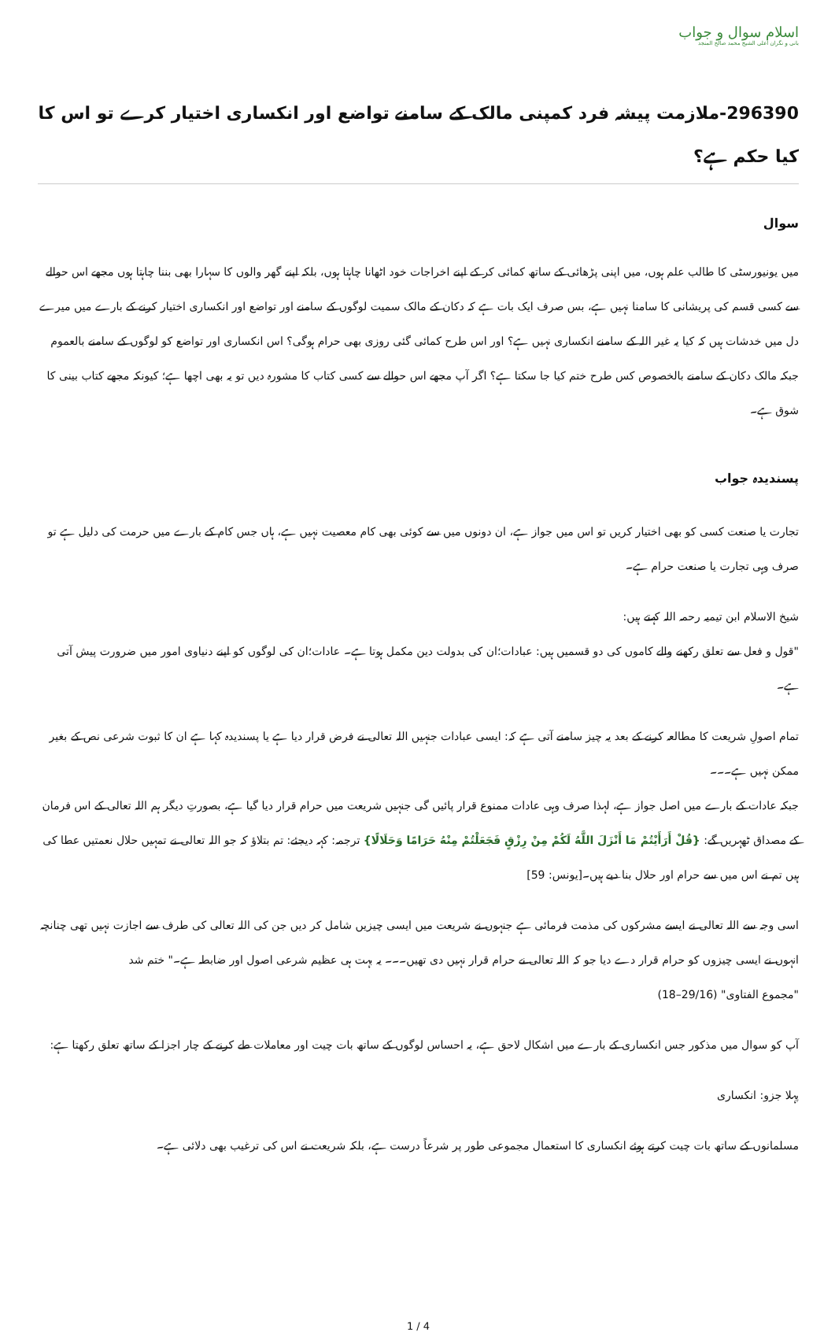اسلام سوال و جواب
بانی و نگران اعلی الشیخ محمد صالح المنجد
296390-ملازمت پیشہ فرد کمپنی مالک کے سامنے تواضع اور انکساری اختیار کرے تو اس کا کیا حکم ہے؟
سوال
میں یونیورسٹی کا طالب علم ہوں، میں اپنی پڑھائی کے ساتھ کمائی کر کے اپنے اخراجات خود اٹھانا چاہتا ہوں، بلکہ اپنے گھر والوں کا سہارا بھی بننا چاہتا ہوں مجھے اس حوالے سے کسی قسم کی پریشانی کا سامنا نہیں ہے، بس صرف ایک بات ہے کہ دکان کے مالک سمیت لوگوں کے سامنے اور تواضع اور انکساری اختیار کرنے کے بارے میں میرے دل میں خدشات ہیں کہ کیا یہ غیر اللہ کے سامنے انکساری نہیں ہے؟ اور اس طرح کمائی گئی روزی بھی حرام ہوگی؟ اس انکساری اور تواضع کو لوگوں کے سامنے بالعموم جبکہ مالک دکان کے سامنے بالخصوص کس طرح ختم کیا جا سکتا ہے؟ اگر آپ مجھے اس حوالے سے کسی کتاب کا مشورہ دیں تو یہ بھی اچھا ہے؛ کیونکہ مجھے کتاب بینی کا شوق ہے۔
پسندیدہ جواب
تجارت یا صنعت کسی کو بھی اختیار کریں تو اس میں جواز ہے، ان دونوں میں سے کوئی بھی کام معصیت نہیں ہے، ہاں جس کام کے بارے میں حرمت کی دلیل ہے تو صرف وہی تجارت یا صنعت حرام ہے۔
شیخ الاسلام ابن تیمیہ رحمہ اللہ کہتے ہیں:
"قول و فعل سے تعلق رکھنے والے کاموں کی دو قسمیں ہیں: عبادات؛ان کی بدولت دین مکمل ہوتا ہے۔ عادات؛ان کی لوگوں کو اپنے دنیاوی امور میں ضرورت پیش آتی ہے۔
تمام اصولِ شریعت کا مطالعہ کرنے کے بعد یہ چیز سامنے آتی ہے کہ: ایسی عبادات جنہیں اللہ تعالی نے فرض قرار دیا ہے یا پسندیدہ کہا ہے ان کا ثبوت شرعی نص کے بغیر ممکن نہیں ہے۔۔۔
جبکہ عادات کے بارے میں اصل جواز ہے، لہذا صرف وہی عادات ممنوع قرار پائیں گی جنہیں شریعت میں حرام قرار دیا گیا ہے، بصورتِ دیگر ہم اللہ تعالی کے اس فرمان کے مصداق ٹھہریں گے: {قُلْ أَرَأَيْتُمْ مَا أَنْزَلَ اللَّهُ لَكُمْ مِنْ رِزْقٍ فَجَعَلْتُمْ مِنْهُ حَرَامًا وَحَلَالًا} ترجمہ: کہہ دیجئے: تم بتلاؤ کہ جو اللہ تعالی نے تمہیں حلال نعمتیں عطا کی ہیں تم نے اس میں سے حرام اور حلال بنا دیے ہیں۔[یونس: 59]
اسی وجہ سے اللہ تعالی نے ایسے مشرکوں کی مذمت فرمائی ہے جنہوں نے شریعت میں ایسی چیزیں شامل کر دیں جن کی اللہ تعالی کی طرف سے اجازت نہیں تھی چنانچہ انہوں نے ایسی چیزوں کو حرام قرار دے دیا جو کہ اللہ تعالی نے حرام قرار نہیں دی تھیں۔۔۔ یہ بہت ہی عظیم شرعی اصول اور ضابطہ ہے۔" ختم شد
"مجموع الفتاوی" (29/16–18)
آپ کو سوال میں مذکور جس انکساری کے بارے میں اشکال لاحق ہے، یہ احساس لوگوں کے ساتھ بات چیت اور معاملات طے کرنے کے چار اجزا کے ساتھ تعلق رکھتا ہے:
پہلا جزو: انکساری
مسلمانوں کے ساتھ بات چیت کرتے ہوئے انکساری کا استعمال مجموعی طور پر شرعاً درست ہے، بلکہ شریعت نے اس کی ترغیب بھی دلائی ہے۔
1 / 4